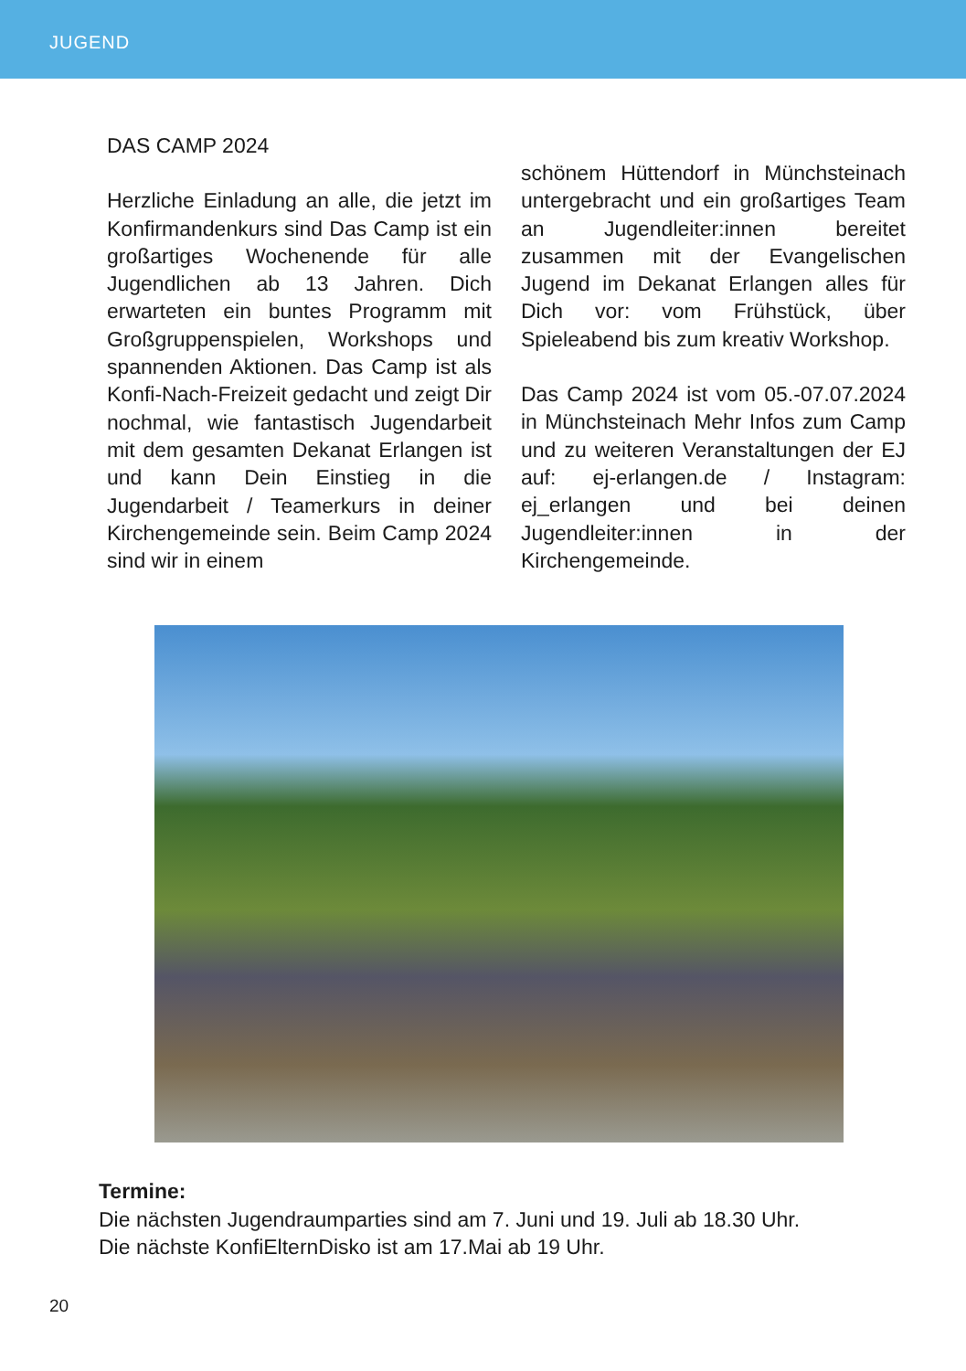JUGEND
DAS CAMP 2024
Herzliche Einladung an alle, die jetzt im Konfirmandenkurs sind Das Camp ist ein großartiges Wochenende für alle Jugendlichen ab 13 Jahren. Dich erwarteten ein buntes Programm mit Großgruppenspielen, Workshops und spannenden Aktionen. Das Camp ist als Konfi-Nach-Freizeit gedacht und zeigt Dir nochmal, wie fantastisch Jugendarbeit mit dem gesamten Dekanat Erlangen ist und kann Dein Einstieg in die Jugendarbeit / Teamerkurs in deiner Kirchengemeinde sein. Beim Camp 2024 sind wir in einem
schönem Hüttendorf in Münchsteinach untergebracht und ein großartiges Team an Jugendleiter:innen bereitet zusammen mit der Evangelischen Jugend im Dekanat Erlangen alles für Dich vor: vom Frühstück, über Spieleabend bis zum kreativ Workshop.
Das Camp 2024 ist vom 05.-07.07.2024 in Münchsteinach Mehr Infos zum Camp und zu weiteren Veranstaltungen der EJ auf: ej-erlangen.de / Instagram: ej_erlangen und bei deinen Jugendleiter:innen in der Kirchengemeinde.
Termine:
Die nächsten Jugendraumparties sind am 7. Juni und 19. Juli ab 18.30 Uhr.
Die nächste KonfiElternDisko ist am 17.Mai ab 19 Uhr.
20